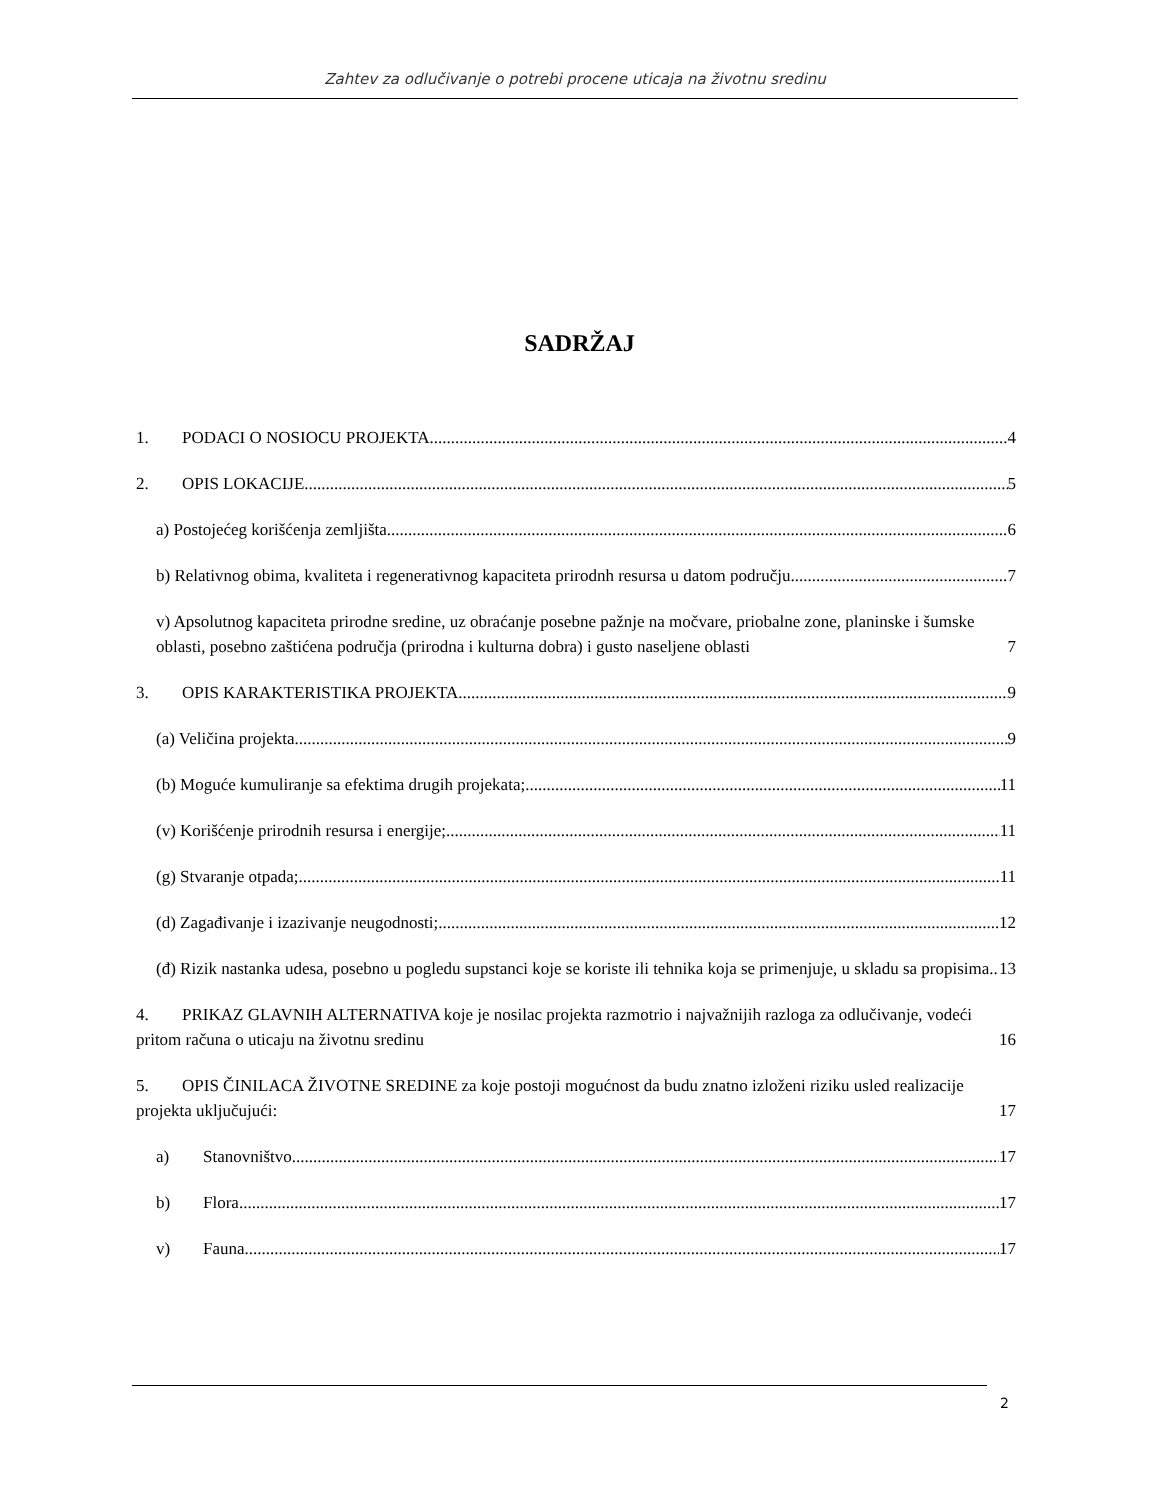Zahtev za odlučivanje o potrebi procene uticaja na životnu sredinu
SADRŽAJ
1. PODACI O NOSIOCU PROJEKTA 4
2. OPIS LOKACIJE 5
a) Postojećeg korišćenja zemljišta 6
b) Relativnog obima, kvaliteta i regenerativnog kapaciteta prirodnh resursa u datom području 7
v) Apsolutnog kapaciteta prirodne sredine, uz obraćanje posebne pažnje na močvare, priobalne zone, planinske i šumske oblasti, posebno zaštićena područja (prirodna i kulturna dobra) i gusto naseljene oblasti 7
3. OPIS KARAKTERISTIKA PROJEKTA 9
(a) Veličina projekta 9
(b) Moguće kumuliranje sa efektima drugih projekata; 11
(v) Korišćenje prirodnih resursa i energije; 11
(g) Stvaranje otpada; 11
(d) Zagađivanje i izazivanje neugodnosti; 12
(đ) Rizik nastanka udesa, posebno u pogledu supstanci koje se koriste ili tehnika koja se primenjuje, u skladu sa propisima 13
4. PRIKAZ GLAVNIH ALTERNATIVA koje je nosilac projekta razmotrio i najvažnijih razloga za odlučivanje, vodeći pritom računa o uticaju na životnu sredinu 16
5. OPIS ČINILACA ŽIVOTNE SREDINE za koje postoji mogućnost da budu znatno izloženi riziku usled realizacije projekta uključujući: 17
a) Stanovništvo 17
b) Flora 17
v) Fauna 17
2